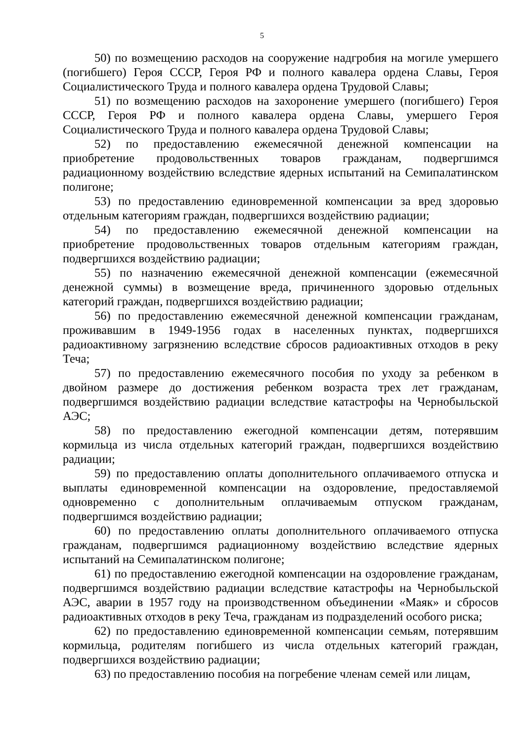5
50) по возмещению расходов на сооружение надгробия на могиле умершего (погибшего) Героя СССР, Героя РФ и полного кавалера ордена Славы, Героя Социалистического Труда и полного кавалера ордена Трудовой Славы;
51) по возмещению расходов на захоронение умершего (погибшего) Героя СССР, Героя РФ и полного кавалера ордена Славы, умершего Героя Социалистического Труда и полного кавалера ордена Трудовой Славы;
52) по предоставлению ежемесячной денежной компенсации на приобретение продовольственных товаров гражданам, подвергшимся радиационному воздействию вследствие ядерных испытаний на Семипалатинском полигоне;
53) по предоставлению единовременной компенсации за вред здоровью отдельным категориям граждан, подвергшихся воздействию радиации;
54) по предоставлению ежемесячной денежной компенсации на приобретение продовольственных товаров отдельным категориям граждан, подвергшихся воздействию радиации;
55) по назначению ежемесячной денежной компенсации (ежемесячной денежной суммы) в возмещение вреда, причиненного здоровью отдельных категорий граждан, подвергшихся воздействию радиации;
56) по предоставлению ежемесячной денежной компенсации гражданам, проживавшим в 1949-1956 годах в населенных пунктах, подвергшихся радиоактивному загрязнению вследствие сбросов радиоактивных отходов в реку Теча;
57) по предоставлению ежемесячного пособия по уходу за ребенком в двойном размере до достижения ребенком возраста трех лет гражданам, подвергшимся воздействию радиации вследствие катастрофы на Чернобыльской АЭС;
58) по предоставлению ежегодной компенсации детям, потерявшим кормильца из числа отдельных категорий граждан, подвергшихся воздействию радиации;
59) по предоставлению оплаты дополнительного оплачиваемого отпуска и выплаты единовременной компенсации на оздоровление, предоставляемой одновременно с дополнительным оплачиваемым отпуском гражданам, подвергшимся воздействию радиации;
60) по предоставлению оплаты дополнительного оплачиваемого отпуска гражданам, подвергшимся радиационному воздействию вследствие ядерных испытаний на Семипалатинском полигоне;
61) по предоставлению ежегодной компенсации на оздоровление гражданам, подвергшимся воздействию радиации вследствие катастрофы на Чернобыльской АЭС, аварии в 1957 году на производственном объединении «Маяк» и сбросов радиоактивных отходов в реку Теча, гражданам из подразделений особого риска;
62) по предоставлению единовременной компенсации семьям, потерявшим кормильца, родителям погибшего из числа отдельных категорий граждан, подвергшихся воздействию радиации;
63) по предоставлению пособия на погребение членам семей или лицам,